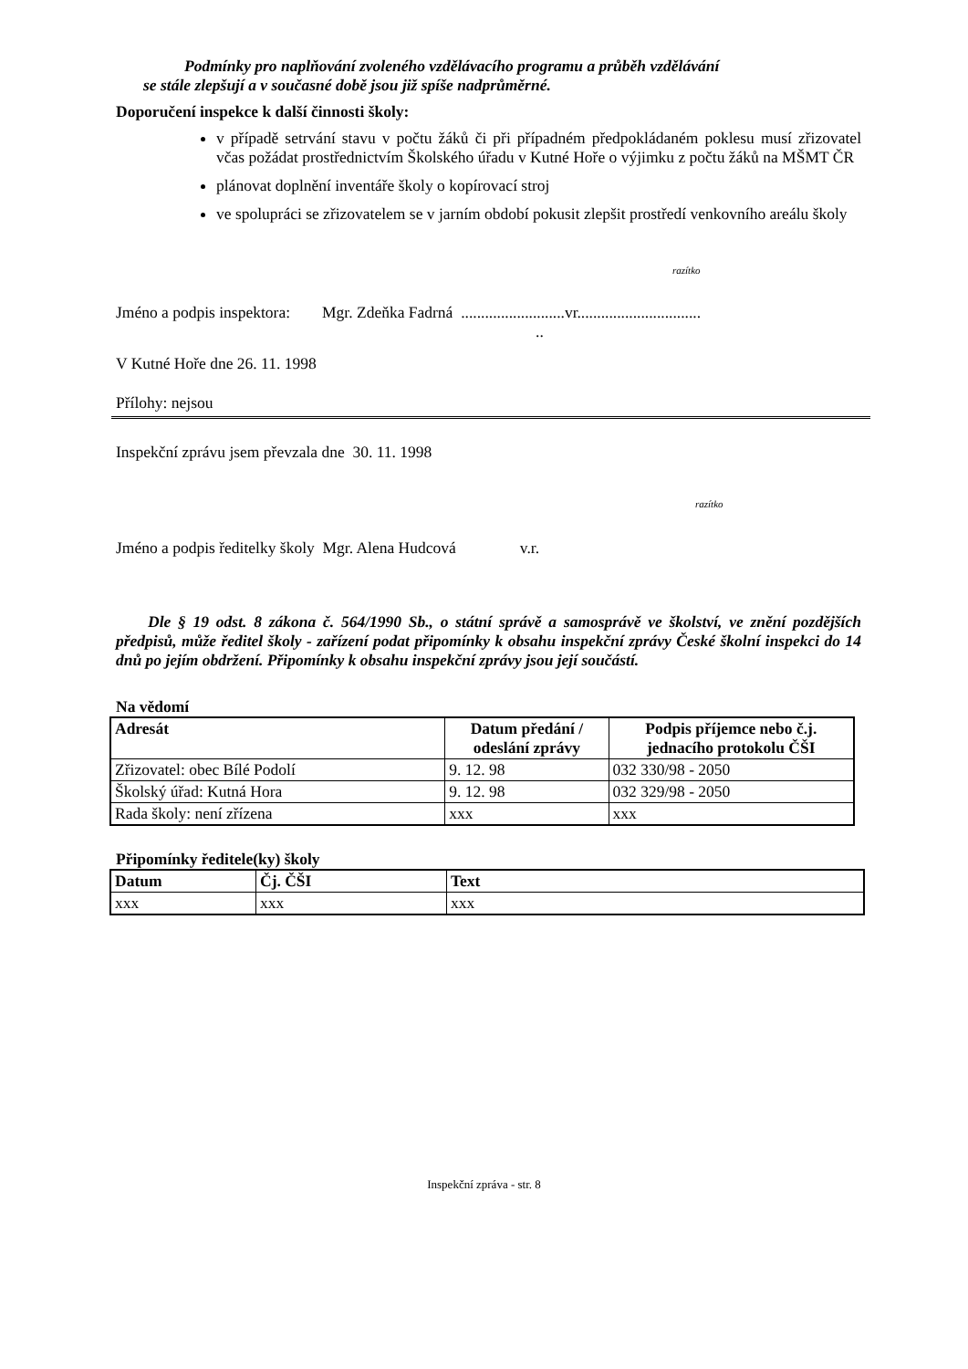Podmínky pro naplňování zvoleného vzdělávacího programu a průběh vzdělávání
se stále zlepšují a v současné době jsou již spíše nadprůměrné.
Doporučení inspekce k další činnosti školy:
v případě setrvání stavu v počtu žáků či při případném předpokládaném poklesu musí zřizovatel včas požádat prostřednictvím Školského úřadu v Kutné Hoře o výjimku z počtu žáků na MŠMT ČR
plánovat doplnění inventáře školy o kopírovací stroj
ve spolupráci se zřizovatelem se v jarním období pokusit zlepšit prostředí venkovního areálu školy
razítko
Jméno a podpis inspektora: Mgr. Zdeňka Fadrná ..........................vr...............................
..
V Kutné Hoře dne 26. 11. 1998
Přílohy: nejsou
Inspekční zprávu jsem převzala dne 30. 11. 1998
razítko
Jméno a podpis ředitelky školy Mgr. Alena Hudcová v.r.
Dle § 19 odst. 8 zákona č. 564/1990 Sb., o státní správě a samosprávě ve školství, ve znění pozdějších předpisů, může ředitel školy - zařízení podat připomínky k obsahu inspekční zprávy České školní inspekci do 14 dnů po jejím obdržení. Připomínky k obsahu inspekční zprávy jsou její součástí.
Na vědomí
| Adresát | Datum předání / odeslání zprávy | Podpis příjemce nebo č.j. jednacího protokolu ČŠI |
| --- | --- | --- |
| Zřizovatel: obec Bílé Podolí | 9. 12. 98 | 032 330/98 - 2050 |
| Školský úřad: Kutná Hora | 9. 12. 98 | 032 329/98 - 2050 |
| Rada školy: není zřízena | xxx | xxx |
Připomínky ředitele(ky) školy
| Datum | Čj. ČŠI | Text |
| --- | --- | --- |
| xxx | xxx | xxx |
Inspekční zpráva - str. 8